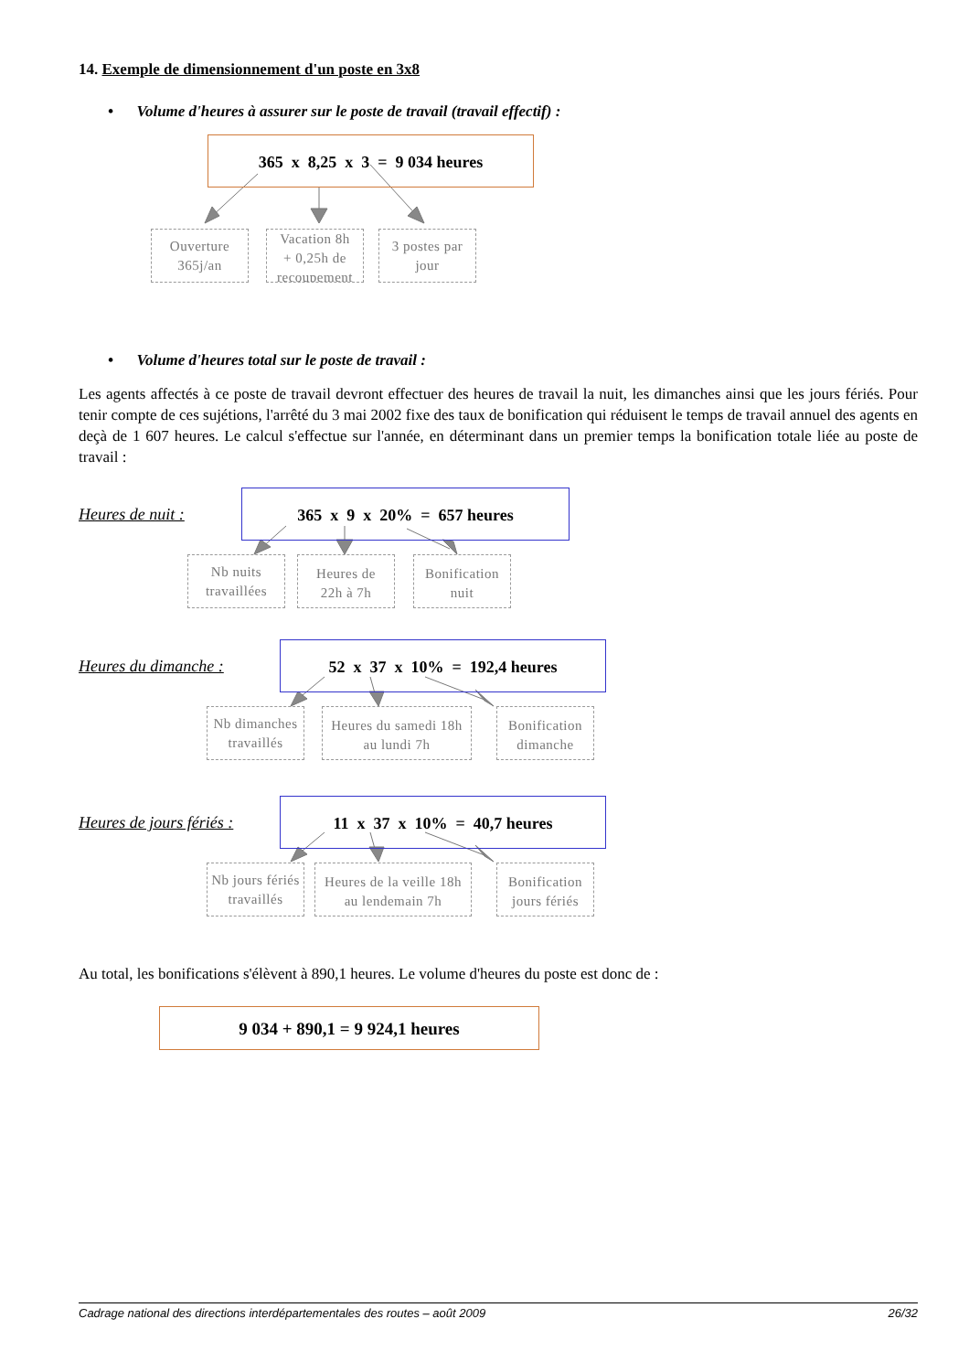14. Exemple de dimensionnement d'un poste en 3x8
• Volume d'heures à assurer sur le poste de travail (travail effectif) :
365 x 8,25 x 3 = 9 034 heures
Ouverture
365j/an
Vacation 8h
+ 0,25h de
recoupement
3 postes par
jour
• Volume d'heures total sur le poste de travail :
Les agents affectés à ce poste de travail devront effectuer des heures de travail la nuit, les dimanches ainsi que les jours fériés. Pour tenir compte de ces sujétions, l'arrêté du 3 mai 2002 fixe des taux de bonification qui réduisent le temps de travail annuel des agents en deçà de 1 607 heures. Le calcul s'effectue sur l'année, en déterminant dans un premier temps la bonification totale liée au poste de travail :
Heures de nuit :
365 x 9 x 20% = 657 heures
Nb nuits
travaillées
Heures de
22h à 7h
Bonification
nuit
Heures du dimanche :
52 x 37 x 10% = 192,4 heures
Nb dimanches
travaillés
Heures du samedi 18h
au lundi 7h
Bonification
dimanche
Heures de jours fériés :
11 x 37 x 10% = 40,7 heures
Nb jours fériés
travaillés
Heures de la veille 18h
au lendemain 7h
Bonification
jours fériés
Au total, les bonifications s'élèvent à 890,1 heures. Le volume d'heures du poste est donc de :
9 034 + 890,1 = 9 924,1 heures
Cadrage national des directions interdépartementales des routes – août 2009 26/32